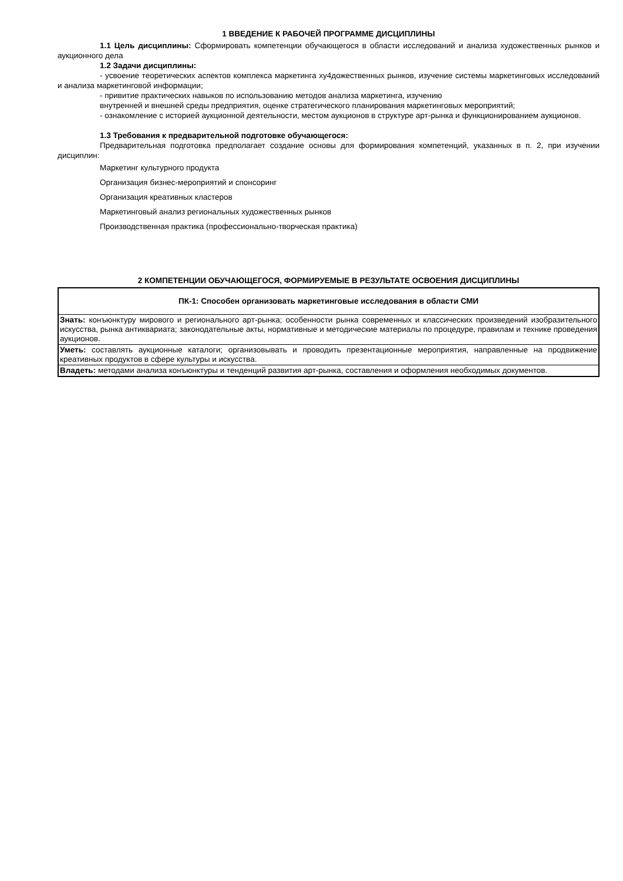1 ВВЕДЕНИЕ К РАБОЧЕЙ ПРОГРАММЕ ДИСЦИПЛИНЫ
1.1 Цель дисциплины: Сформировать компетенции обучающегося в области исследований и анализа художественных рынков и аукционного дела
1.2 Задачи дисциплины:
- усвоение теоретических аспектов комплекса маркетинга ху4дожественных рынков, изучение системы маркетинговых исследований и анализа маркетинговой информации;
- привитие практических навыков по использованию методов анализа маркетинга, изучению
внутренней и внешней среды предприятия, оценке стратегического планирования маркетинговых мероприятий;
- ознакомление с историей аукционной деятельности, местом аукционов в структуре арт-рынка и функционированием аукционов.
1.3 Требования к предварительной подготовке обучающегося:
Предварительная подготовка предполагает создание основы для формирования компетенций, указанных в п. 2, при изучении дисциплин:
Маркетинг культурного продукта
Организация бизнес-мероприятий и спонсоринг
Организация креативных кластеров
Маркетинговый анализ региональных художественных рынков
Производственная практика (профессионально-творческая практика)
2 КОМПЕТЕНЦИИ ОБУЧАЮЩЕГОСЯ, ФОРМИРУЕМЫЕ В РЕЗУЛЬТАТЕ ОСВОЕНИЯ ДИСЦИПЛИНЫ
| ПК-1: Способен организовать маркетинговые исследования в области СМИ |
| --- |
| Знать: конъюнктуру мирового и регионального арт-рынка; особенности рынка современных и классических произведений изобразительного искусства, рынка антиквариата; законодательные акты, нормативные и методические материалы по процедуре, правилам и технике проведения аукционов. |
| Уметь: составлять аукционные каталоги; организовывать и проводить презентационные мероприятия, направленные на продвижение креативных продуктов в сфере культуры и искусства. |
| Владеть: методами анализа конъюнктуры и тенденций развития арт-рынка, составления и оформления необходимых документов. |